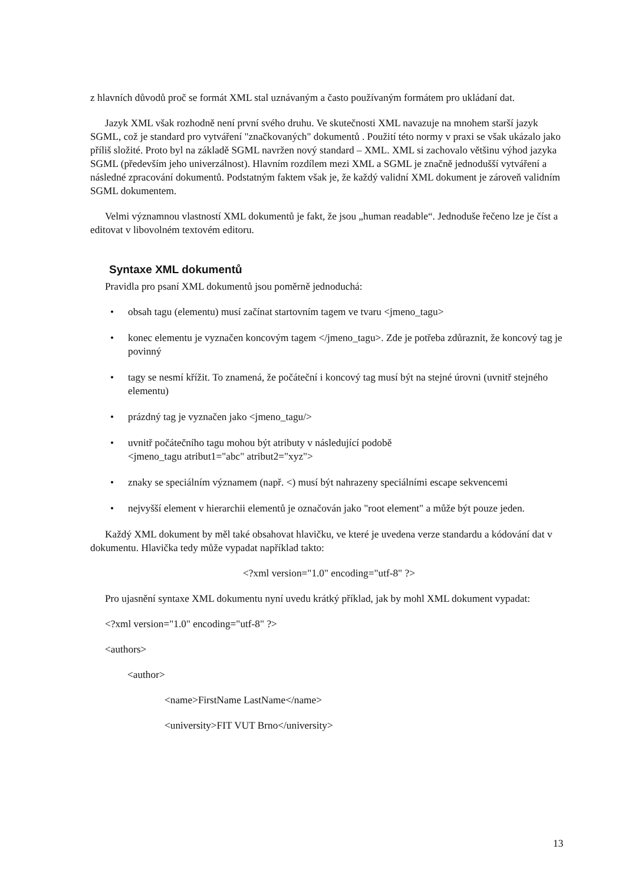z hlavních důvodů proč se formát XML stal uznávaným a často používaným formátem pro ukládaní dat.
Jazyk XML však rozhodně není první svého druhu. Ve skutečnosti XML navazuje na mnohem starší jazyk SGML, což je standard pro vytváření "značkovaných" dokumentů . Použití této normy v praxi se však ukázalo jako příliš složité. Proto byl na základě SGML navržen nový standard – XML. XML si zachovalo většinu výhod jazyka SGML (především jeho univerzálnost). Hlavním rozdílem mezi XML a SGML je značně jednodušší vytváření a následné zpracování dokumentů. Podstatným faktem však je, že každý validní XML dokument je zároveň validním SGML dokumentem.
Velmi významnou vlastností XML dokumentů je fakt, že jsou „human readable“. Jednoduše řečeno lze je číst a editovat v libovolném textovém editoru.
Syntaxe XML dokumentů
Pravidla pro psaní XML dokumentů jsou poměrně jednoduchá:
• obsah tagu (elementu) musí začínat startovním tagem ve tvaru <jmeno_tagu>
• konec elementu je vyznačen koncovým tagem </jmeno_tagu>. Zde je potřeba zdůraznit, že koncový tag je povinný
• tagy se nesmí křížit. To znamená, že počáteční i koncový tag musí být na stejné úrovni (uvnitř stejného elementu)
• prázdný tag je vyznačen jako <jmeno_tagu/>
• uvnitř počátečního tagu mohou být atributy v následující podobě
<jmeno_tagu atribut1="abc" atribut2="xyz">
• znaky se speciálním významem (např. <) musí být nahrazeny speciálními escape sekvencemi
• nejvyšší element v hierarchii elementů je označován jako "root element" a může být pouze jeden.
Každý XML dokument by měl také obsahovat hlavičku, ve které je uvedena verze standardu a kódování dat v dokumentu. Hlavička tedy může vypadat například takto:
<?xml version="1.0" encoding="utf-8" ?>
Pro ujasnění syntaxe XML dokumentu nyní uvedu krátký příklad, jak by mohl XML dokument vypadat:
<?xml version="1.0" encoding="utf-8" ?>
<authors>
<author>
<name>FirstName LastName</name>
<university>FIT VUT Brno</university>
13